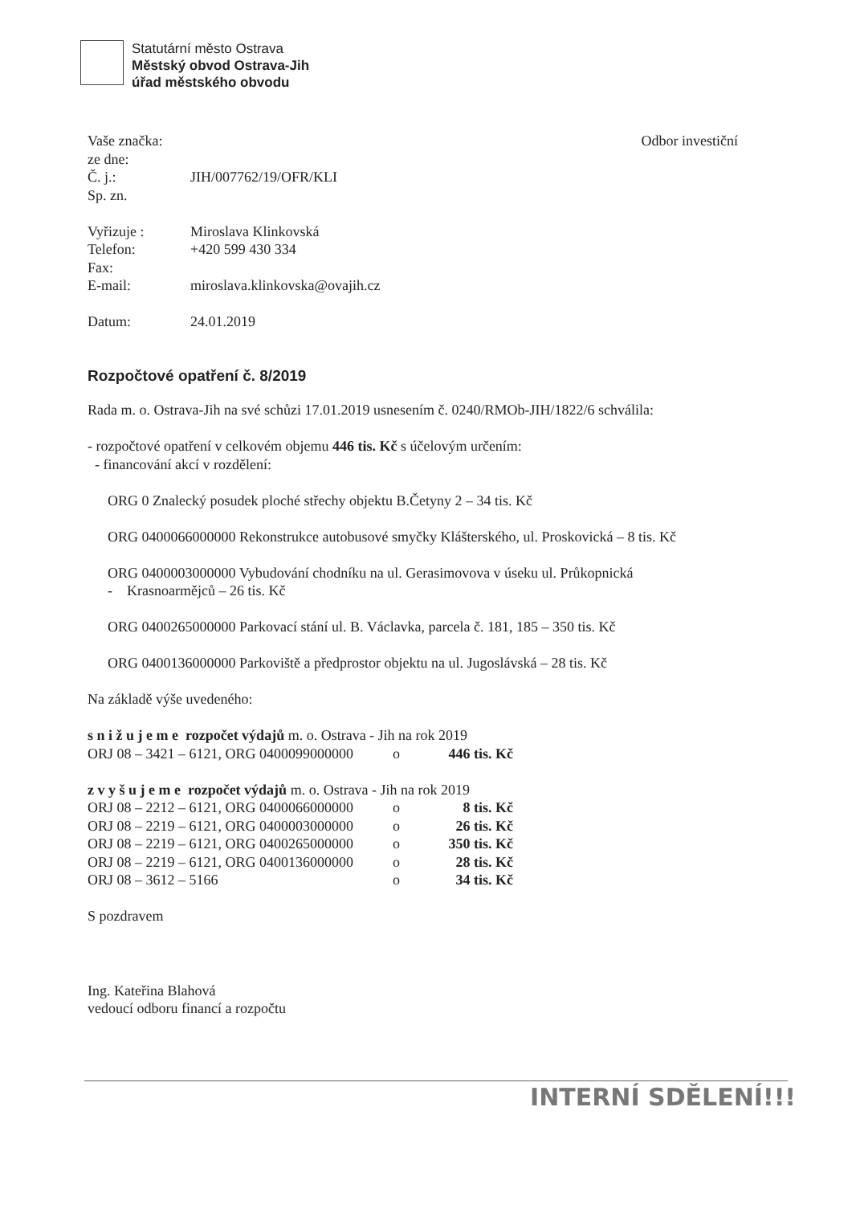Statutární město Ostrava
Městský obvod Ostrava-Jih
úřad městského obvodu
Vaše značka:
ze dne:
Č. j.: JIH/007762/19/OFR/KLI
Sp. zn.
Vyřizuje : Miroslava Klinkovská
Telefon: +420 599 430 334
Fax:
E-mail: miroslava.klinkovska@ovajih.cz
Datum: 24.01.2019
Odbor investiční
Rozpočtové opatření č. 8/2019
Rada m. o. Ostrava-Jih na své schůzi 17.01.2019 usnesením č. 0240/RMOb-JIH/1822/6 schválila:
- rozpočtové opatření v celkovém objemu 446 tis. Kč s účelovým určením:
- financování akcí v rozdělení:
ORG 0 Znalecký posudek ploché střechy objektu B.Četyny 2 – 34 tis. Kč
ORG 0400066000000 Rekonstrukce autobusové smyčky Klášterského, ul. Proskovická – 8 tis. Kč
ORG 0400003000000 Vybudování chodníku na ul. Gerasimovova v úseku ul. Průkopnická
- Krasnoarmějců – 26 tis. Kč
ORG 0400265000000 Parkovací stání ul. B. Václavka, parcela č. 181, 185 – 350 tis. Kč
ORG 0400136000000 Parkoviště a předprostor objektu na ul. Jugoslávská – 28 tis. Kč
Na základě výše uvedeného:
s n i ž u j e m e rozpočet výdajů m. o. Ostrava - Jih na rok 2019
| ORJ 08 – 3421 – 6121, ORG 0400099000000 | o | 446 tis. Kč |
z v y š u j e m e rozpočet výdajů m. o. Ostrava - Jih na rok 2019
| ORJ 08 – 2212 – 6121, ORG 0400066000000 | o | 8 tis. Kč |
| ORJ 08 – 2219 – 6121, ORG 0400003000000 | o | 26 tis. Kč |
| ORJ 08 – 2219 – 6121, ORG 0400265000000 | o | 350 tis. Kč |
| ORJ 08 – 2219 – 6121, ORG 0400136000000 | o | 28 tis. Kč |
| ORJ 08 – 3612 – 5166 | o | 34 tis. Kč |
S pozdravem
Ing. Kateřina Blahová
vedoucí odboru financí a rozpočtu
INTERNÍ SDĚLENÍ!!!